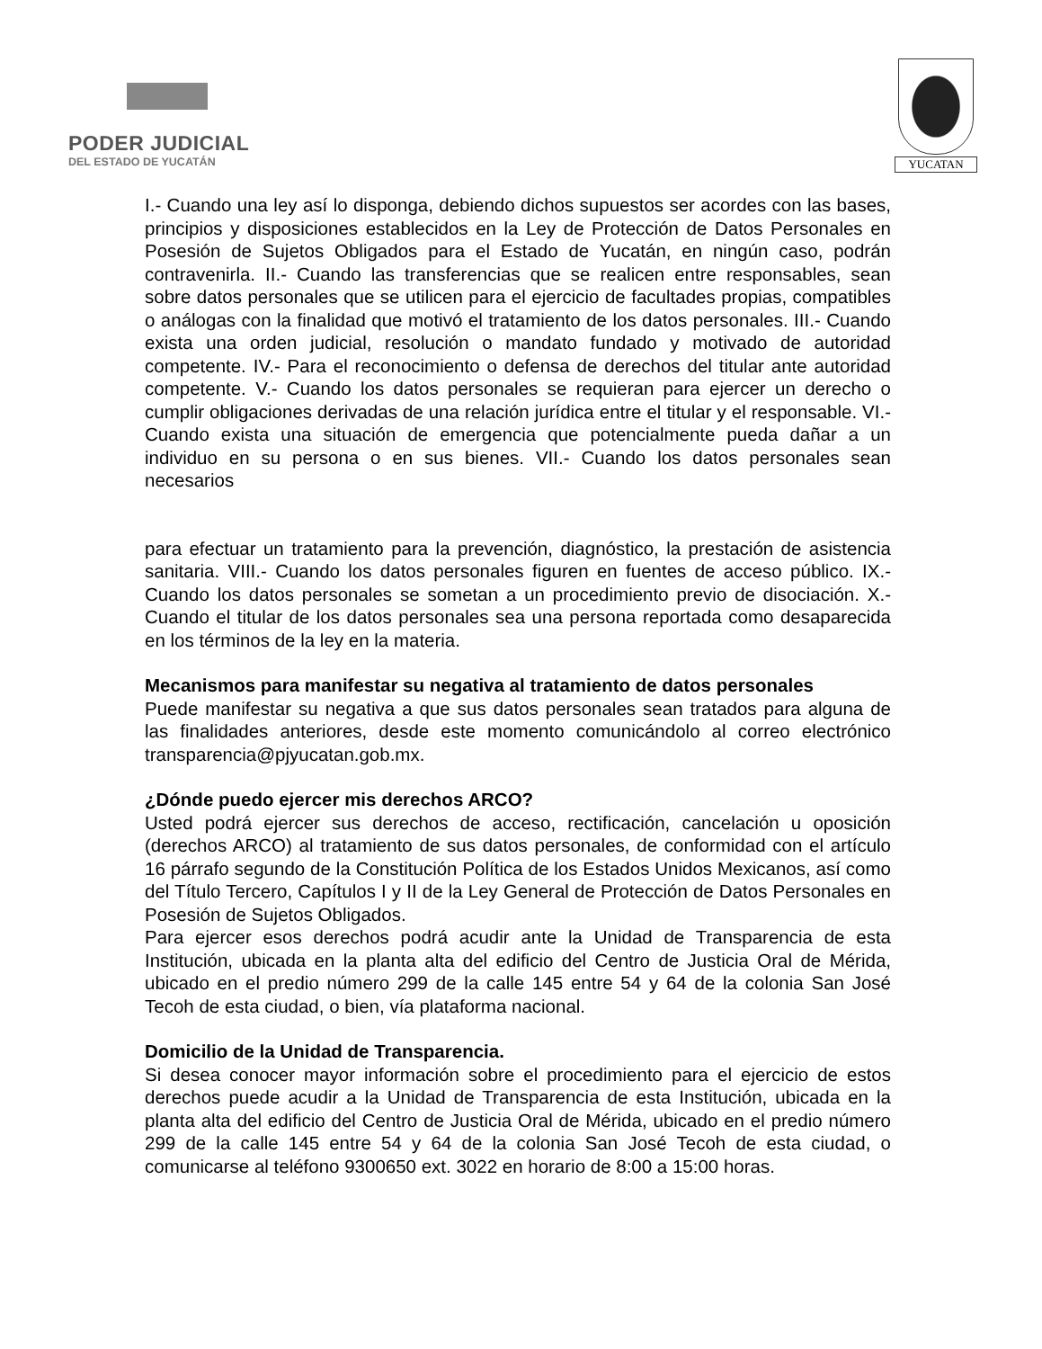PODER JUDICIAL
DEL ESTADO DE YUCATÁN
YUCATAN
I.- Cuando una ley así lo disponga, debiendo dichos supuestos ser acordes con las bases, principios y disposiciones establecidos en la Ley de Protección de Datos Personales en Posesión de Sujetos Obligados para el Estado de Yucatán, en ningún caso, podrán contravenirla. II.- Cuando las transferencias que se realicen entre responsables, sean sobre datos personales que se utilicen para el ejercicio de facultades propias, compatibles o análogas con la finalidad que motivó el tratamiento de los datos personales. III.- Cuando exista una orden judicial, resolución o mandato fundado y motivado de autoridad competente. IV.- Para el reconocimiento o defensa de derechos del titular ante autoridad competente. V.- Cuando los datos personales se requieran para ejercer un derecho o cumplir obligaciones derivadas de una relación jurídica entre el titular y el responsable. VI.- Cuando exista una situación de emergencia que potencialmente pueda dañar a un individuo en su persona o en sus bienes. VII.- Cuando los datos personales sean necesarios
para efectuar un tratamiento para la prevención, diagnóstico, la prestación de asistencia sanitaria. VIII.- Cuando los datos personales figuren en fuentes de acceso público. IX.- Cuando los datos personales se sometan a un procedimiento previo de disociación. X.- Cuando el titular de los datos personales sea una persona reportada como desaparecida en los términos de la ley en la materia.
Mecanismos para manifestar su negativa al tratamiento de datos personales
Puede manifestar su negativa a que sus datos personales sean tratados para alguna de las finalidades anteriores, desde este momento comunicándolo al correo electrónico transparencia@pjyucatan.gob.mx.
¿Dónde puedo ejercer mis derechos ARCO?
Usted podrá ejercer sus derechos de acceso, rectificación, cancelación u oposición (derechos ARCO) al tratamiento de sus datos personales, de conformidad con el artículo 16 párrafo segundo de la Constitución Política de los Estados Unidos Mexicanos, así como del Título Tercero, Capítulos I y II de la Ley General de Protección de Datos Personales en Posesión de Sujetos Obligados.
Para ejercer esos derechos podrá acudir ante la Unidad de Transparencia de esta Institución, ubicada en la planta alta del edificio del Centro de Justicia Oral de Mérida, ubicado en el predio número 299 de la calle 145 entre 54 y 64 de la colonia San José Tecoh de esta ciudad, o bien, vía plataforma nacional.
Domicilio de la Unidad de Transparencia.
Si desea conocer mayor información sobre el procedimiento para el ejercicio de estos derechos puede acudir a la Unidad de Transparencia de esta Institución, ubicada en la planta alta del edificio del Centro de Justicia Oral de Mérida, ubicado en el predio número 299 de la calle 145 entre 54 y 64 de la colonia San José Tecoh de esta ciudad, o comunicarse al teléfono 9300650 ext. 3022 en horario de 8:00 a 15:00 horas.